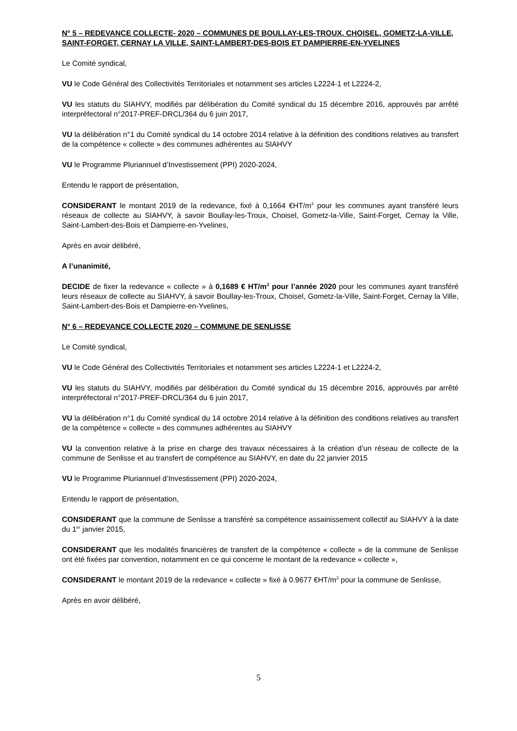N° 5 – REDEVANCE COLLECTE- 2020 – COMMUNES DE BOULLAY-LES-TROUX, CHOISEL, GOMETZ-LA-VILLE, SAINT-FORGET, CERNAY LA VILLE, SAINT-LAMBERT-DES-BOIS ET DAMPIERRE-EN-YVELINES
Le Comité syndical,
VU le Code Général des Collectivités Territoriales et notamment ses articles L2224-1 et L2224-2,
VU les statuts du SIAHVY, modifiés par délibération du Comité syndical du 15 décembre 2016, approuvés par arrêté interpréfectoral n°2017-PREF-DRCL/364 du 6 juin 2017,
VU la délibération n°1 du Comité syndical du 14 octobre 2014 relative à la définition des conditions relatives au transfert de la compétence « collecte » des communes adhérentes au SIAHVY
VU le Programme Pluriannuel d’Investissement (PPI) 2020-2024,
Entendu le rapport de présentation,
CONSIDERANT le montant 2019 de la redevance, fixé à 0,1664 €HT/m<sup>3</sup> pour les communes ayant transféré leurs réseaux de collecte au SIAHVY, à savoir Boullay-les-Troux, Choisel, Gometz-la-Ville, Saint-Forget, Cernay la Ville, Saint-Lambert-des-Bois et Dampierre-en-Yvelines,
Après en avoir délibéré,
A l’unanimité,
DECIDE de fixer la redevance « collecte » à 0,1689 € HT/m<sup>3</sup> pour l’année 2020 pour les communes ayant transféré leurs réseaux de collecte au SIAHVY, à savoir Boullay-les-Troux, Choisel, Gometz-la-Ville, Saint-Forget, Cernay la Ville, Saint-Lambert-des-Bois et Dampierre-en-Yvelines,
N° 6 – REDEVANCE COLLECTE 2020 – COMMUNE DE SENLISSE
Le Comité syndical,
VU le Code Général des Collectivités Territoriales et notamment ses articles L2224-1 et L2224-2,
VU les statuts du SIAHVY, modifiés par délibération du Comité syndical du 15 décembre 2016, approuvés par arrêté interpréfectoral n°2017-PREF-DRCL/364 du 6 juin 2017,
VU la délibération n°1 du Comité syndical du 14 octobre 2014 relative à la définition des conditions relatives au transfert de la compétence « collecte » des communes adhérentes au SIAHVY
VU la convention relative à la prise en charge des travaux nécessaires à la création d’un réseau de collecte de la commune de Senlisse et au transfert de compétence au SIAHVY, en date du 22 janvier 2015
VU le Programme Pluriannuel d’Investissement (PPI) 2020-2024,
Entendu le rapport de présentation,
CONSIDERANT que la commune de Senlisse a transféré sa compétence assainissement collectif au SIAHVY à la date du 1<sup>er</sup> janvier 2015,
CONSIDERANT que les modalités financières de transfert de la compétence « collecte » de la commune de Senlisse ont été fixées par convention, notamment en ce qui concerne le montant de la redevance « collecte »,
CONSIDERANT le montant 2019 de la redevance « collecte » fixé à 0.9677 €HT/m<sup>3</sup> pour la commune de Senlisse,
Après en avoir délibéré,
5